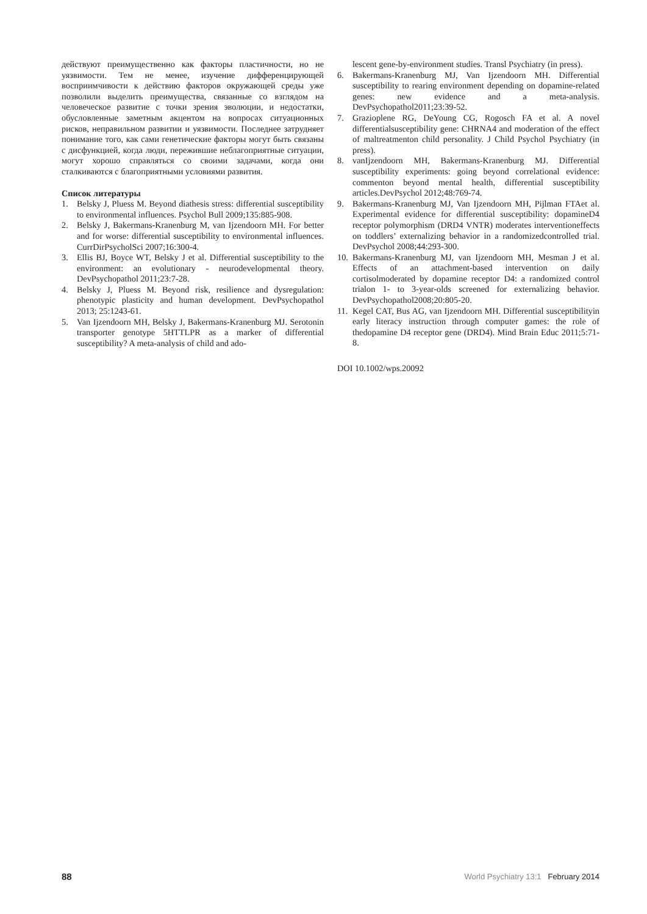действуют преимущественно как факторы пластичности, но не уязвимости. Тем не менее, изучение дифференцирующей восприимчивости к действию факторов окружающей среды уже позволили выделить преимущества, связанные со взглядом на человеческое развитие с точки зрения эволюции, и недостатки, обусловленные заметным акцентом на вопросах ситуационных рисков, неправильном развитии и уязвимости. Последнее затрудняет понимание того, как сами генетические факторы могут быть связаны с дисфункцией, когда люди, пережившие неблагоприятные ситуации, могут хорошо справляться со своими задачами, когда они сталкиваются с благоприятными условиями развития.
Список литературы
1. Belsky J, Pluess M. Beyond diathesis stress: differential susceptibility to environmental influences. Psychol Bull 2009;135:885-908.
2. Belsky J, Bakermans-Kranenburg M, van Ijzendoorn MH. For better and for worse: differential susceptibility to environmental influences. CurrDirPsycholSci 2007;16:300-4.
3. Ellis BJ, Boyce WT, Belsky J et al. Differential susceptibility to the environment: an evolutionary - neurodevelopmental theory. DevPsychopathol 2011;23:7-28.
4. Belsky J, Pluess M. Beyond risk, resilience and dysregulation: phenotypic plasticity and human development. DevPsychopathol 2013; 25:1243-61.
5. Van Ijzendoorn MH, Belsky J, Bakermans-Kranenburg MJ. Serotonin transporter genotype 5HTTLPR as a marker of differential susceptibility? A meta-analysis of child and ado-
lescent gene-by-environment studies. Transl Psychiatry (in press).
6. Bakermans-Kranenburg MJ, Van Ijzendoorn MH. Differential susceptibility to rearing environment depending on dopamine-related genes: new evidence and a meta-analysis. DevPsychopathol2011;23:39-52.
7. Grazioplene RG, DeYoung CG, Rogosch FA et al. A novel differentialsusceptibility gene: CHRNA4 and moderation of the effect of maltreatmenton child personality. J Child Psychol Psychiatry (in press).
8. vanIjzendoorn MH, Bakermans-Kranenburg MJ. Differential susceptibility experiments: going beyond correlational evidence: commenton beyond mental health, differential susceptibility articles.DevPsychol 2012;48:769-74.
9. Bakermans-Kranenburg MJ, Van Ijzendoorn MH, Pijlman FTAet al. Experimental evidence for differential susceptibility: dopamineD4 receptor polymorphism (DRD4 VNTR) moderates interventioneffects on toddlers’ externalizing behavior in a randomizedcontrolled trial. DevPsychol 2008;44:293-300.
10. Bakermans-Kranenburg MJ, van Ijzendoorn MH, Mesman J et al. Effects of an attachment-based intervention on daily cortisolmoderated by dopamine receptor D4: a randomized control trialon 1- to 3-year-olds screened for externalizing behavior. DevPsychopathol2008;20:805-20.
11. Kegel CAT, Bus AG, van Ijzendoorn MH. Differential susceptibilityin early literacy instruction through computer games: the role of thedopamine D4 receptor gene (DRD4). Mind Brain Educ 2011;5:71-8.
DOI 10.1002/wps.20092
88 World Psychiatry 13:1 February 2014